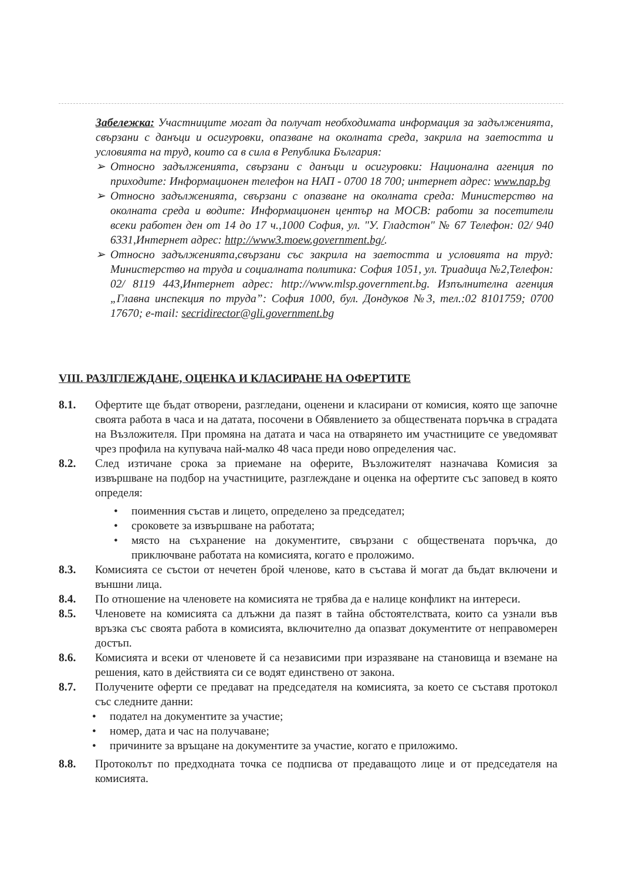Забележка: Участниците могат да получат необходимата информация за задълженията, свързани с данъци и осигуровки, опазване на околната среда, закрила на заетостта и условията на труд, които са в сила в Република България:
➢ Относно задълженията, свързани с данъци и осигуровки: Национална агенция по приходите: Информационен телефон на НАП - 0700 18 700; интернет адрес: www.nap.bg
➢ Относно задълженията, свързани с опазване на околната среда: Министерство на околната среда и водите: Информационен център на МОСВ: работи за посетители всеки работен ден от 14 до 17 ч.,1000 София, ул. "У. Гладстон" № 67 Телефон: 02/ 940 6331,Интернет адрес: http://www3.moew.government.bg/.
➢ Относно задълженията,свързани със закрила на заетостта и условията на труд: Министерство на труда и социалната политика: София 1051, ул. Триадица №2,Телефон: 02/ 8119 443,Интернет адрес: http://www.mlsp.government.bg. Изпълнителна агенция „Главна инспекция по труда”: София 1000, бул. Дондуков №3, тел.:02 8101759; 0700 17670; e-mail: secridirector@gli.government.bg
VIII. РАЗЛГЛЕЖДАНЕ, ОЦЕНКА И КЛАСИРАНЕ НА ОФЕРТИТЕ
8.1. Офертите ще бъдат отворени, разгледани, оценени и класирани от комисия, която ще започне своята работа в часа и на датата, посочени в Обявлението за обществената поръчка в сградата на Възложителя. При промяна на датата и часа на отварянето им участниците се уведомяват чрез профила на купувача най-малко 48 часа преди ново определения час.
8.2. След изтичане срока за приемане на оферите, Възложителят назначава Комисия за извършване на подбор на участниците, разглеждане и оценка на офертите със заповед в която определя:
• поименния състав и лицето, определено за председател;
• сроковете за извършване на работата;
• място на съхранение на документите, свързани с обществената поръчка, до приключване работата на комисията, когато е проложимо.
8.3. Комисията се състои от нечетен брой членове, като в състава й могат да бъдат включени и външни лица.
8.4. По отношение на членовете на комисията не трябва да е налице конфликт на интереси.
8.5. Членовете на комисията са длъжни да пазят в тайна обстоятелствата, които са узнали във връзка със своята работа в комисията, включително да опазват документите от неправомерен достъп.
8.6. Комисията и всеки от членовете й са независими при изразяване на становища и вземане на решения, като в действията си се водят единствено от закона.
8.7. Получените оферти се предават на председателя на комисията, за което се съставя протокол със следните данни:
• подател на документите за участие;
• номер, дата и час на получаване;
• причините за връщане на документите за участие, когато е приложимо.
8.8. Протоколът по предходната точка се подписва от предаващото лице и от председателя на комисията.